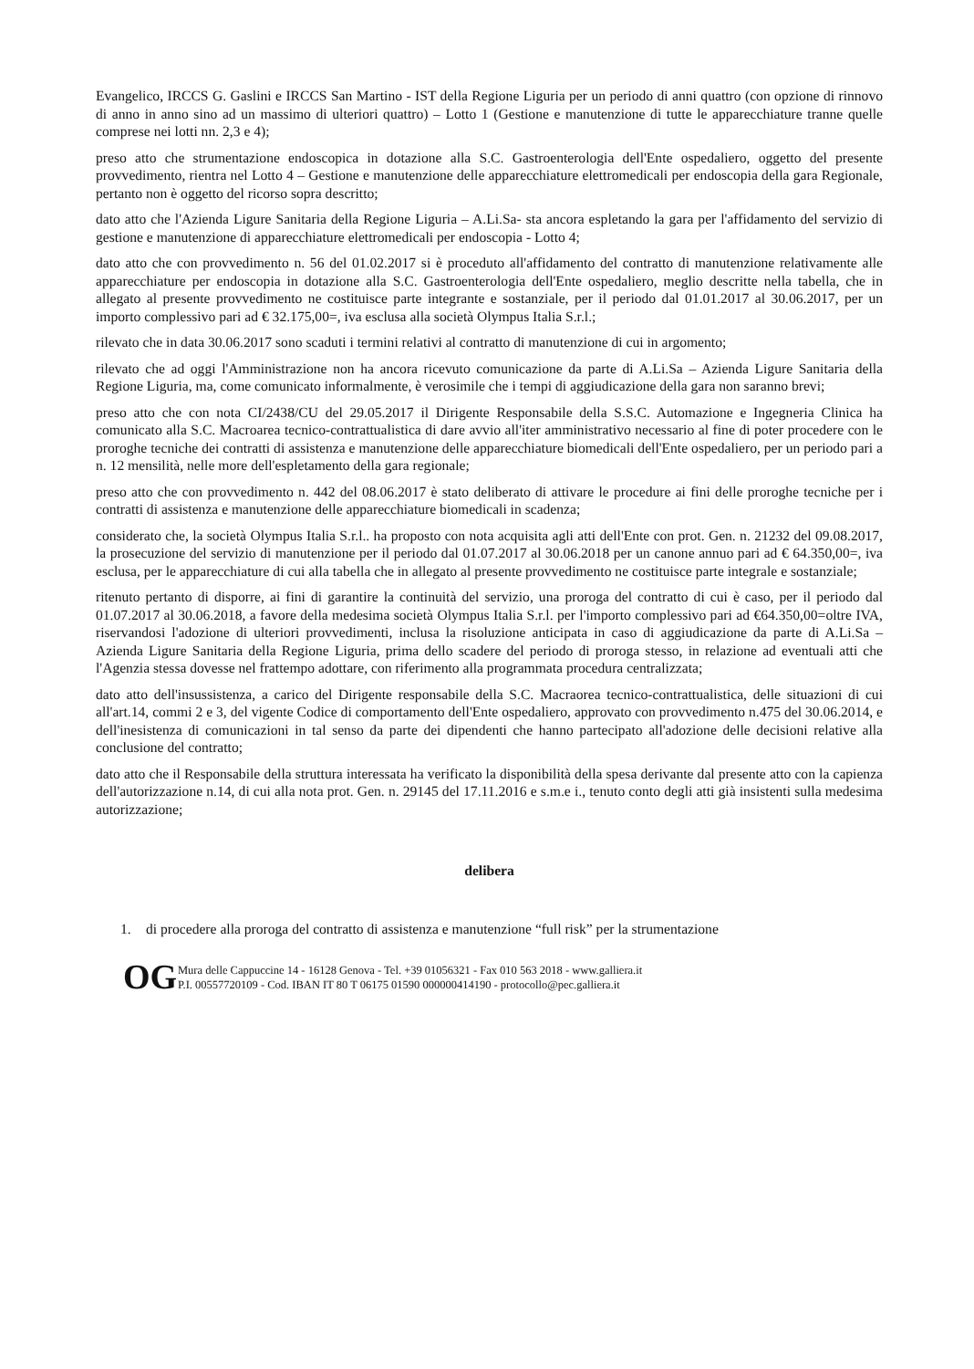Evangelico, IRCCS G. Gaslini e IRCCS San Martino - IST della Regione Liguria per un periodo di anni quattro (con opzione di rinnovo di anno in anno sino ad un massimo di ulteriori quattro) – Lotto 1 (Gestione e manutenzione di tutte le apparecchiature tranne quelle comprese nei lotti nn. 2,3 e 4);
preso atto che strumentazione endoscopica in dotazione alla S.C. Gastroenterologia dell'Ente ospedaliero, oggetto del presente provvedimento, rientra nel Lotto 4 – Gestione e manutenzione delle apparecchiature elettromedicali per endoscopia della gara Regionale, pertanto non è oggetto del ricorso sopra descritto;
dato atto che l'Azienda Ligure Sanitaria della Regione Liguria – A.Li.Sa- sta ancora espletando la gara per l'affidamento del servizio di gestione e manutenzione di apparecchiature elettromedicali per endoscopia - Lotto 4;
dato atto che con provvedimento n. 56 del 01.02.2017 si è proceduto all'affidamento del contratto di manutenzione relativamente alle apparecchiature per endoscopia in dotazione alla S.C. Gastroenterologia dell'Ente ospedaliero, meglio descritte nella tabella, che in allegato al presente provvedimento ne costituisce parte integrante e sostanziale, per il periodo dal 01.01.2017 al 30.06.2017, per un importo complessivo pari ad € 32.175,00=, iva esclusa alla società Olympus Italia S.r.l.;
rilevato che in data 30.06.2017 sono scaduti i termini relativi al contratto di manutenzione di cui in argomento;
rilevato che ad oggi l'Amministrazione non ha ancora ricevuto comunicazione da parte di A.Li.Sa – Azienda Ligure Sanitaria della Regione Liguria, ma, come comunicato informalmente, è verosimile che i tempi di aggiudicazione della gara non saranno brevi;
preso atto che con nota CI/2438/CU del 29.05.2017 il Dirigente Responsabile della S.S.C. Automazione e Ingegneria Clinica ha comunicato alla S.C. Macroarea tecnico-contrattualistica di dare avvio all'iter amministrativo necessario al fine di poter procedere con le proroghe tecniche dei contratti di assistenza e manutenzione delle apparecchiature biomedicali dell'Ente ospedaliero, per un periodo pari a n. 12 mensilità, nelle more dell'espletamento della gara regionale;
preso atto che con provvedimento n. 442 del 08.06.2017 è stato deliberato di attivare le procedure ai fini delle proroghe tecniche per i contratti di assistenza e manutenzione delle apparecchiature biomedicali in scadenza;
considerato che, la società Olympus Italia S.r.l.. ha proposto con nota acquisita agli atti dell'Ente con prot. Gen. n. 21232 del 09.08.2017, la prosecuzione del servizio di manutenzione per il periodo dal 01.07.2017 al 30.06.2018 per un canone annuo pari ad € 64.350,00=, iva esclusa, per le apparecchiature di cui alla tabella che in allegato al presente provvedimento ne costituisce parte integrale e sostanziale;
ritenuto pertanto di disporre, ai fini di garantire la continuità del servizio, una proroga del contratto di cui è caso, per il periodo dal 01.07.2017 al 30.06.2018, a favore della medesima società Olympus Italia S.r.l. per l'importo complessivo pari ad €64.350,00=oltre IVA, riservandosi l'adozione di ulteriori provvedimenti, inclusa la risoluzione anticipata in caso di aggiudicazione da parte di A.Li.Sa – Azienda Ligure Sanitaria della Regione Liguria, prima dello scadere del periodo di proroga stesso, in relazione ad eventuali atti che l'Agenzia stessa dovesse nel frattempo adottare, con riferimento alla programmata procedura centralizzata;
dato atto dell'insussistenza, a carico del Dirigente responsabile della S.C. Macraorea tecnico-contrattualistica, delle situazioni di cui all'art.14, commi 2 e 3, del vigente Codice di comportamento dell'Ente ospedaliero, approvato con provvedimento n.475 del 30.06.2014, e dell'inesistenza di comunicazioni in tal senso da parte dei dipendenti che hanno partecipato all'adozione delle decisioni relative alla conclusione del contratto;
dato atto che il Responsabile della struttura interessata ha verificato la disponibilità della spesa derivante dal presente atto con la capienza dell'autorizzazione n.14, di cui alla nota prot. Gen. n. 29145 del 17.11.2016 e s.m.e i., tenuto conto degli atti già insistenti sulla medesima autorizzazione;
delibera
1. di procedere alla proroga del contratto di assistenza e manutenzione “full risk” per la strumentazione
OG
Mura delle Cappuccine 14 - 16128 Genova - Tel. +39 01056321 - Fax 010 563 2018 - www.galliera.it
P.I. 00557720109 - Cod. IBAN IT 80 T 06175 01590 000000414190 - protocollo@pec.galliera.it